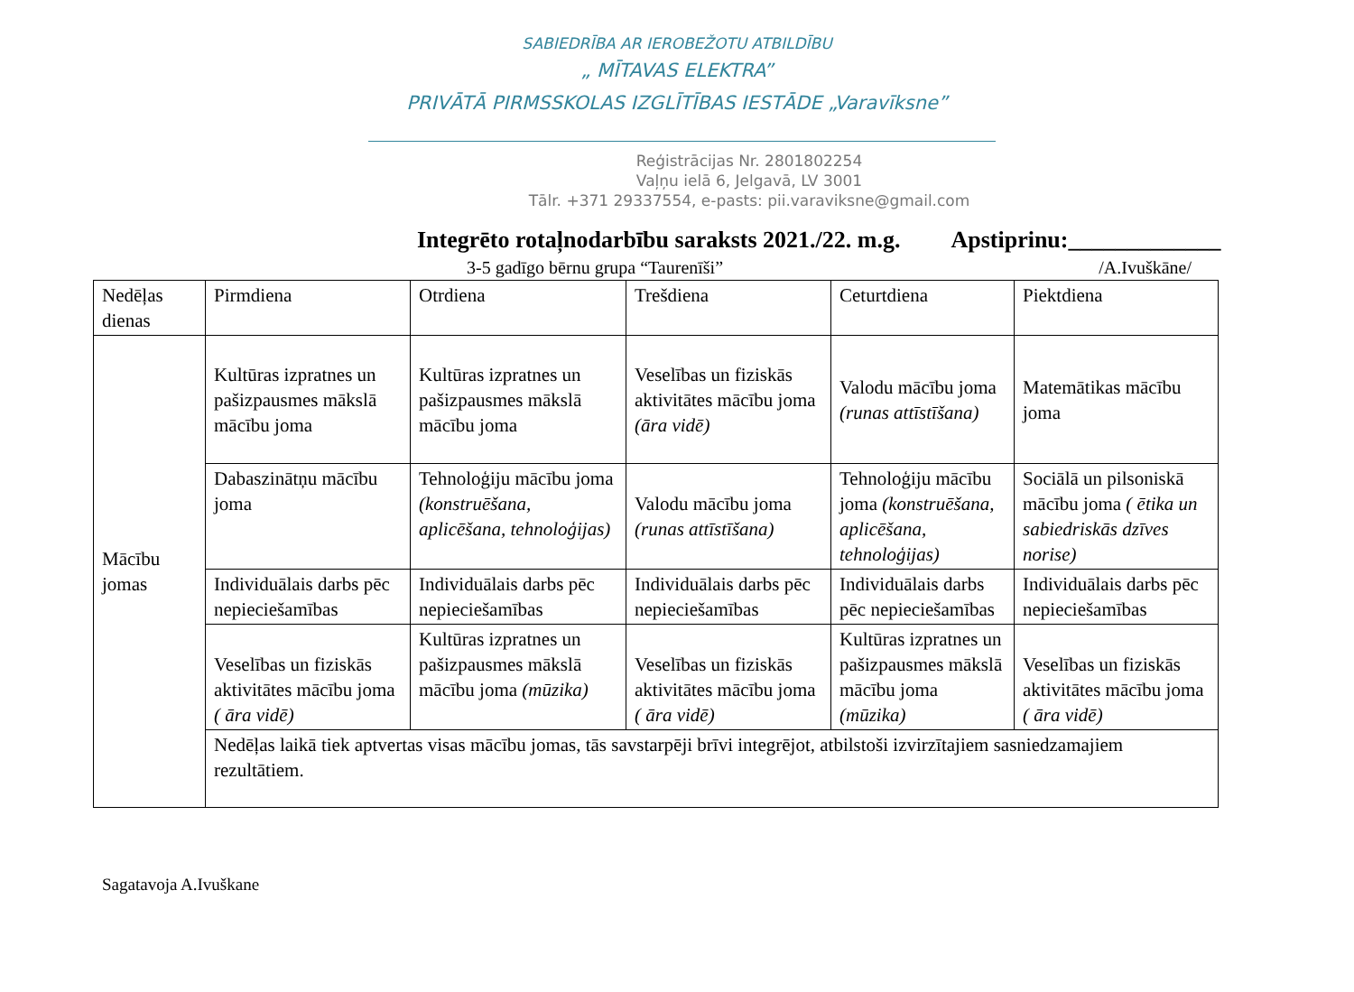SABIEDRĪBA AR IEROBEŽOTU ATBILDĪBU
„ MĪTAVAS ELEKTRA”
PRIVĀTĀ PIRMSSKOLAS IZGLĪTĪBAS IESTĀDE „Varavīksne”
Reģistrācijas Nr. 2801802254
Vaļņu ielā 6, Jelgavā, LV 3001
Tālr. +371 29337554, e-pasts: pii.varaviksne@gmail.com
Integrēto rotaļnodarbību saraksts 2021./22. m.g. Apstiprinu:_____________
3-5 gadīgo bērnu grupa “Taurenīši” /A.Ivuškāne/
| Nedēļas dienas | Pirmdiena | Otrdiena | Trešdiena | Ceturtdiena | Piektdiena |
| Mācību jomas | Kultūras izpratnes un pašizpausmes mākslā mācību joma | Kultūras izpratnes un pašizpausmes mākslā mācību joma | Veselības un fiziskās aktivitātes mācību joma (āra vidē) | Valodu mācību joma (runas attīstīšana) | Matemātikas mācību joma |
| | Dabaszinātņu mācību joma | Tehnoloģiju mācību joma (konstruēšana, aplicēšana, tehnoloģijas) | Valodu mācību joma (runas attīstīšana) | Tehnoloģiju mācību joma (konstruēšana, aplicēšana, tehnoloģijas) | Sociālā un pilsoniskā mācību joma ( ētika un sabiedriskās dzīves norise) |
| | Individuālais darbs pēc nepieciešamības | Individuālais darbs pēc nepieciešamības | Individuālais darbs pēc nepieciešamības | Individuālais darbs pēc nepieciešamības | Individuālais darbs pēc nepieciešamības |
| | Veselības un fiziskās aktivitātes mācību joma ( āra vidē) | Kultūras izpratnes un pašizpausmes mākslā mācību joma (mūzika) | Veselības un fiziskās aktivitātes mācību joma ( āra vidē) | Kultūras izpratnes un pašizpausmes mākslā mācību joma (mūzika) | Veselības un fiziskās aktivitātes mācību joma ( āra vidē) |
| | Nedēļas laikā tiek aptvertas visas mācību jomas, tās savstarpēji brīvi integrējot, atbilstoši izvirzītajiem sasniedzamajiem rezultātiem. | | | | |
Sagatavoja A.Ivuškane